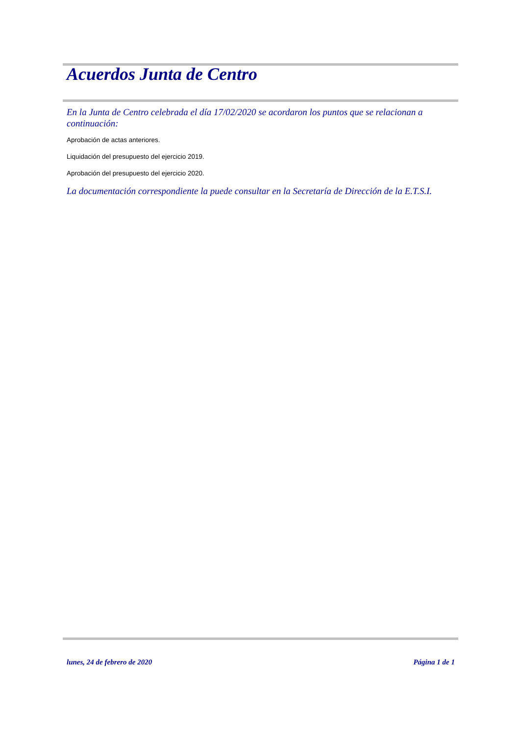Acuerdos Junta de Centro
En la Junta de Centro celebrada el día 17/02/2020 se acordaron los puntos que se relacionan a continuación:
Aprobación de actas anteriores.
Liquidación del presupuesto del ejercicio 2019.
Aprobación del presupuesto del ejercicio 2020.
La documentación correspondiente la puede consultar en la Secretaría de Dirección de la E.T.S.I.
lunes, 24 de febrero de 2020 Página 1 de 1